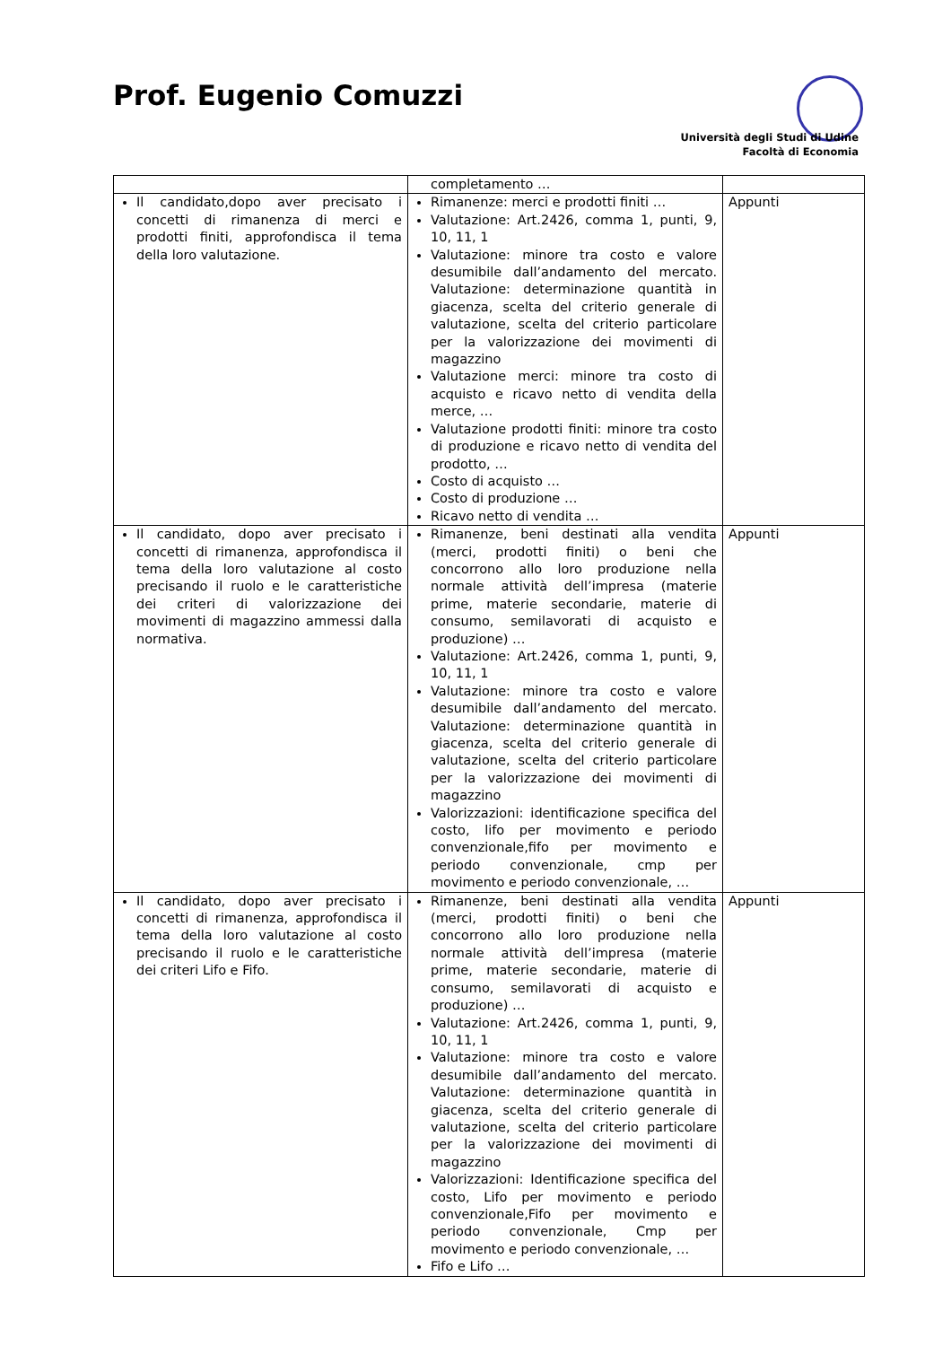Prof. Eugenio Comuzzi
Università degli Studi di Udine
Facoltà di Economia
| | completamento … | |
| Il candidato,dopo aver precisato i concetti di rimanenza di merci e prodotti finiti, approfondisca il tema della loro valutazione. | Rimanenze: merci e prodotti finiti … Valutazione: Art.2426, comma 1, punti, 9, 10, 11, 1 Valutazione: minore tra costo e valore desumibile dall’andamento del mercato. Valutazione: determinazione quantità in giacenza, scelta del criterio generale di valutazione, scelta del criterio particolare per la valorizzazione dei movimenti di magazzino Valutazione merci: minore tra costo di acquisto e ricavo netto di vendita della merce, … Valutazione prodotti finiti: minore tra costo di produzione e ricavo netto di vendita del prodotto, … Costo di acquisto … Costo di produzione … Ricavo netto di vendita … | Appunti |
| Il candidato, dopo aver precisato i concetti di rimanenza, approfondisca il tema della loro valutazione al costo precisando il ruolo e le caratteristiche dei criteri di valorizzazione dei movimenti di magazzino ammessi dalla normativa. | Rimanenze, beni destinati alla vendita (merci, prodotti finiti) o beni che concorrono allo loro produzione nella normale attività dell’impresa (materie prime, materie secondarie, materie di consumo, semilavorati di acquisto e produzione) … Valutazione: Art.2426, comma 1, punti, 9, 10, 11, 1 Valutazione: minore tra costo e valore desumibile dall’andamento del mercato. Valutazione: determinazione quantità in giacenza, scelta del criterio generale di valutazione, scelta del criterio particolare per la valorizzazione dei movimenti di magazzino Valorizzazioni: identificazione specifica del costo, lifo per movimento e periodo convenzionale,fifo per movimento e periodo convenzionale, cmp per movimento e periodo convenzionale, … | Appunti |
| Il candidato, dopo aver precisato i concetti di rimanenza, approfondisca il tema della loro valutazione al costo precisando il ruolo e le caratteristiche dei criteri Lifo e Fifo. | Rimanenze, beni destinati alla vendita (merci, prodotti finiti) o beni che concorrono allo loro produzione nella normale attività dell’impresa (materie prime, materie secondarie, materie di consumo, semilavorati di acquisto e produzione) … Valutazione: Art.2426, comma 1, punti, 9, 10, 11, 1 Valutazione: minore tra costo e valore desumibile dall’andamento del mercato. Valutazione: determinazione quantità in giacenza, scelta del criterio generale di valutazione, scelta del criterio particolare per la valorizzazione dei movimenti di magazzino Valorizzazioni: Identificazione specifica del costo, Lifo per movimento e periodo convenzionale,Fifo per movimento e periodo convenzionale, Cmp per movimento e periodo convenzionale, … Fifo e Lifo … | Appunti |